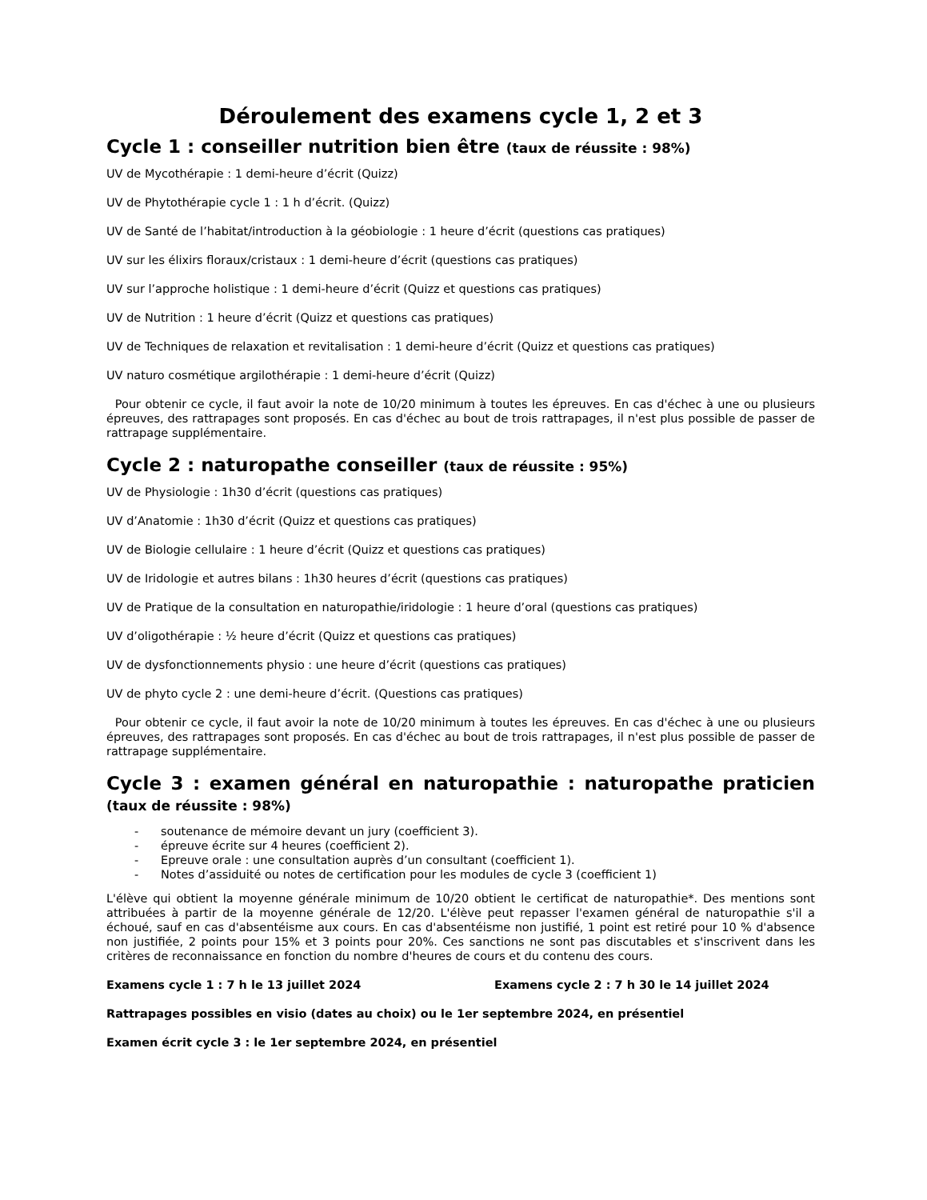Déroulement des examens cycle 1, 2 et 3
Cycle 1 : conseiller nutrition bien être (taux de réussite : 98%)
UV de Mycothérapie : 1 demi-heure d’écrit (Quizz)
UV de Phytothérapie cycle 1 : 1 h d’écrit. (Quizz)
UV de Santé de l’habitat/introduction à la géobiologie : 1 heure d’écrit (questions cas pratiques)
UV sur les élixirs floraux/cristaux : 1 demi-heure d’écrit (questions cas pratiques)
UV sur l’approche holistique : 1 demi-heure d’écrit (Quizz et questions cas pratiques)
UV de Nutrition : 1 heure d’écrit (Quizz et questions cas pratiques)
UV de Techniques de relaxation et revitalisation : 1 demi-heure d’écrit (Quizz et questions cas pratiques)
UV naturo cosmétique argilothérapie : 1 demi-heure d’écrit (Quizz)
Pour obtenir ce cycle, il faut avoir la note de 10/20 minimum à toutes les épreuves. En cas d'échec à une ou plusieurs épreuves, des rattrapages sont proposés. En cas d'échec au bout de trois rattrapages, il n'est plus possible de passer de rattrapage supplémentaire.
Cycle 2 : naturopathe conseiller (taux de réussite : 95%)
UV de Physiologie : 1h30 d’écrit (questions cas pratiques)
UV d’Anatomie : 1h30 d’écrit (Quizz et questions cas pratiques)
UV de Biologie cellulaire : 1 heure d’écrit (Quizz et questions cas pratiques)
UV de Iridologie et autres bilans : 1h30 heures d’écrit (questions cas pratiques)
UV de Pratique de la consultation en naturopathie/iridologie : 1 heure d’oral (questions cas pratiques)
UV d’oligothérapie : ½ heure d’écrit (Quizz et questions cas pratiques)
UV de dysfonctionnements physio : une heure d’écrit (questions cas pratiques)
UV de phyto cycle 2 : une demi-heure d’écrit. (Questions cas pratiques)
Pour obtenir ce cycle, il faut avoir la note de 10/20 minimum à toutes les épreuves. En cas d'échec à une ou plusieurs épreuves, des rattrapages sont proposés. En cas d'échec au bout de trois rattrapages, il n'est plus possible de passer de rattrapage supplémentaire.
Cycle 3 : examen général en naturopathie : naturopathe praticien (taux de réussite : 98%)
- soutenance de mémoire devant un jury (coefficient 3).
- épreuve écrite sur 4 heures (coefficient 2).
- Epreuve orale : une consultation auprès d’un consultant (coefficient 1).
- Notes d’assiduité ou notes de certification pour les modules de cycle 3 (coefficient 1)
L'élève qui obtient la moyenne générale minimum de 10/20 obtient le certificat de naturopathie*. Des mentions sont attribuées à partir de la moyenne générale de 12/20. L'élève peut repasser l'examen général de naturopathie s'il a échoué, sauf en cas d'absentéisme aux cours. En cas d'absentéisme non justifié, 1 point est retiré pour 10 % d'absence non justifiée, 2 points pour 15% et 3 points pour 20%. Ces sanctions ne sont pas discutables et s'inscrivent dans les critères de reconnaissance en fonction du nombre d'heures de cours et du contenu des cours.
Examens cycle 1 : 7 h le 13 juillet 2024 Examens cycle 2 : 7 h 30 le 14 juillet 2024
Rattrapages possibles en visio (dates au choix) ou le 1er septembre 2024, en présentiel
Examen écrit cycle 3 : le 1er septembre 2024, en présentiel